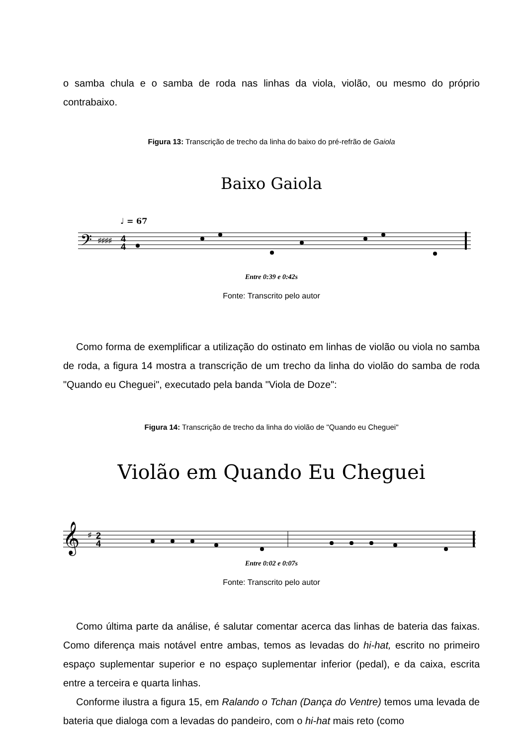o samba chula e o samba de roda nas linhas da viola, violão, ou mesmo do próprio contrabaixo.
Figura 13: Transcrição de trecho da linha do baixo do pré-refrão de Gaiola
Baixo Gaiola
♩ = 67
𝄢
♯♯♯♯
4
4
Entre 0:39 e 0:42s
Fonte: Transcrito pelo autor
Como forma de exemplificar a utilização do ostinato em linhas de violão ou viola no samba de roda, a figura 14 mostra a transcrição de um trecho da linha do violão do samba de roda "Quando eu Cheguei", executado pela banda "Viola de Doze":
Figura 14: Transcrição de trecho da linha do violão de "Quando eu Cheguei"
Violão em Quando Eu Cheguei
𝄞
♯
2
4
Entre 0:02 e 0:07s
Fonte: Transcrito pelo autor
Como última parte da análise, é salutar comentar acerca das linhas de bateria das faixas. Como diferença mais notável entre ambas, temos as levadas do hi-hat, escrito no primeiro espaço suplementar superior e no espaço suplementar inferior (pedal), e da caixa, escrita entre a terceira e quarta linhas.
Conforme ilustra a figura 15, em Ralando o Tchan (Dança do Ventre) temos uma levada de bateria que dialoga com a levadas do pandeiro, com o hi-hat mais reto (como